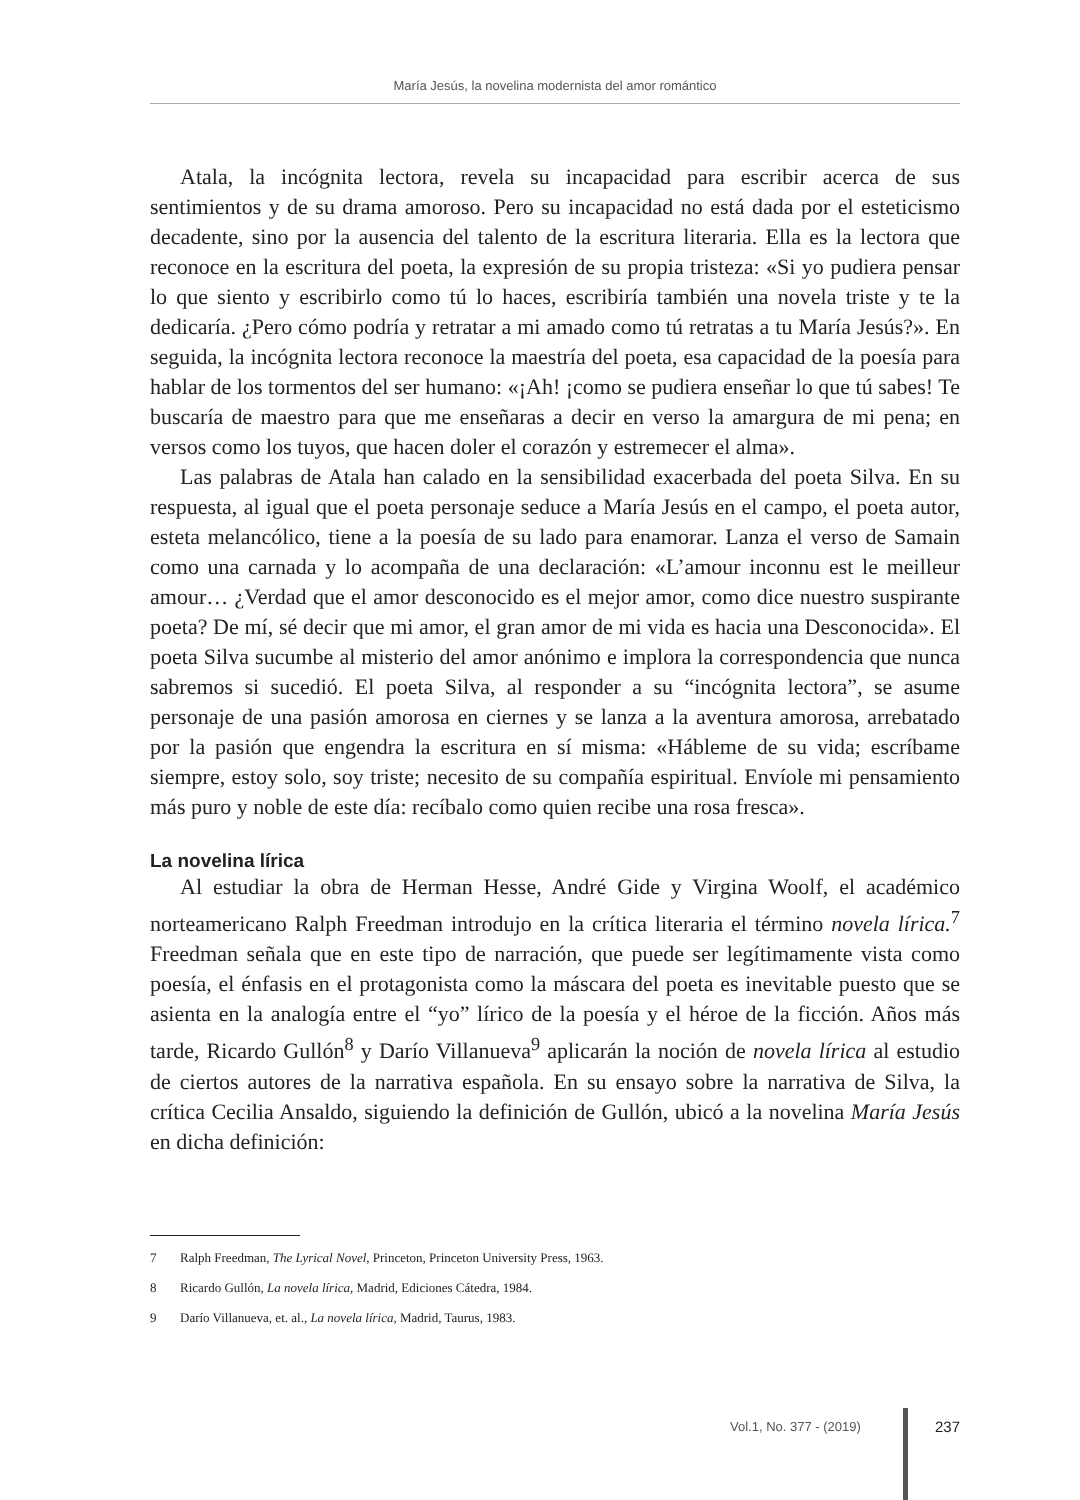María Jesús, la novelina modernista del amor romántico
Atala, la incógnita lectora, revela su incapacidad para escribir acerca de sus sentimientos y de su drama amoroso. Pero su incapacidad no está dada por el esteticismo decadente, sino por la ausencia del talento de la escritura literaria. Ella es la lectora que reconoce en la escritura del poeta, la expresión de su propia tristeza: «Si yo pudiera pensar lo que siento y escribirlo como tú lo haces, escribiría también una novela triste y te la dedicaría. ¿Pero cómo podría y retratar a mi amado como tú retratas a tu María Jesús?». En seguida, la incógnita lectora reconoce la maestría del poeta, esa capacidad de la poesía para hablar de los tormentos del ser humano: «¡Ah! ¡como se pudiera enseñar lo que tú sabes! Te buscaría de maestro para que me enseñaras a decir en verso la amargura de mi pena; en versos como los tuyos, que hacen doler el corazón y estremecer el alma».
Las palabras de Atala han calado en la sensibilidad exacerbada del poeta Silva. En su respuesta, al igual que el poeta personaje seduce a María Jesús en el campo, el poeta autor, esteta melancólico, tiene a la poesía de su lado para enamorar. Lanza el verso de Samain como una carnada y lo acompaña de una declaración: «L’amour inconnu est le meilleur amour… ¿Verdad que el amor desconocido es el mejor amor, como dice nuestro suspirante poeta? De mí, sé decir que mi amor, el gran amor de mi vida es hacia una Desconocida». El poeta Silva sucumbe al misterio del amor anónimo e implora la correspondencia que nunca sabremos si sucedió. El poeta Silva, al responder a su “incógnita lectora”, se asume personaje de una pasión amorosa en ciernes y se lanza a la aventura amorosa, arrebatado por la pasión que engendra la escritura en sí misma: «Hábleme de su vida; escríbame siempre, estoy solo, soy triste; necesito de su compañía espiritual. Envíole mi pensamiento más puro y noble de este día: recíbalo como quien recibe una rosa fresca».
La novelina lírica
Al estudiar la obra de Herman Hesse, André Gide y Virgina Woolf, el académico norteamericano Ralph Freedman introdujo en la crítica literaria el término novela lírica.<sup>7</sup> Freedman señala que en este tipo de narración, que puede ser legítimamente vista como poesía, el énfasis en el protagonista como la máscara del poeta es inevitable puesto que se asienta en la analogía entre el “yo” lírico de la poesía y el héroe de la ficción. Años más tarde, Ricardo Gullón<sup>8</sup> y Darío Villanueva<sup>9</sup> aplicarán la noción de novela lírica al estudio de ciertos autores de la narrativa española. En su ensayo sobre la narrativa de Silva, la crítica Cecilia Ansaldo, siguiendo la definición de Gullón, ubicó a la novelina María Jesús en dicha definición:
7 Ralph Freedman, The Lyrical Novel, Princeton, Princeton University Press, 1963.
8 Ricardo Gullón, La novela lírica, Madrid, Ediciones Cátedra, 1984.
9 Darío Villanueva, et. al., La novela lírica, Madrid, Taurus, 1983.
Vol.1, No. 377 - (2019) 237